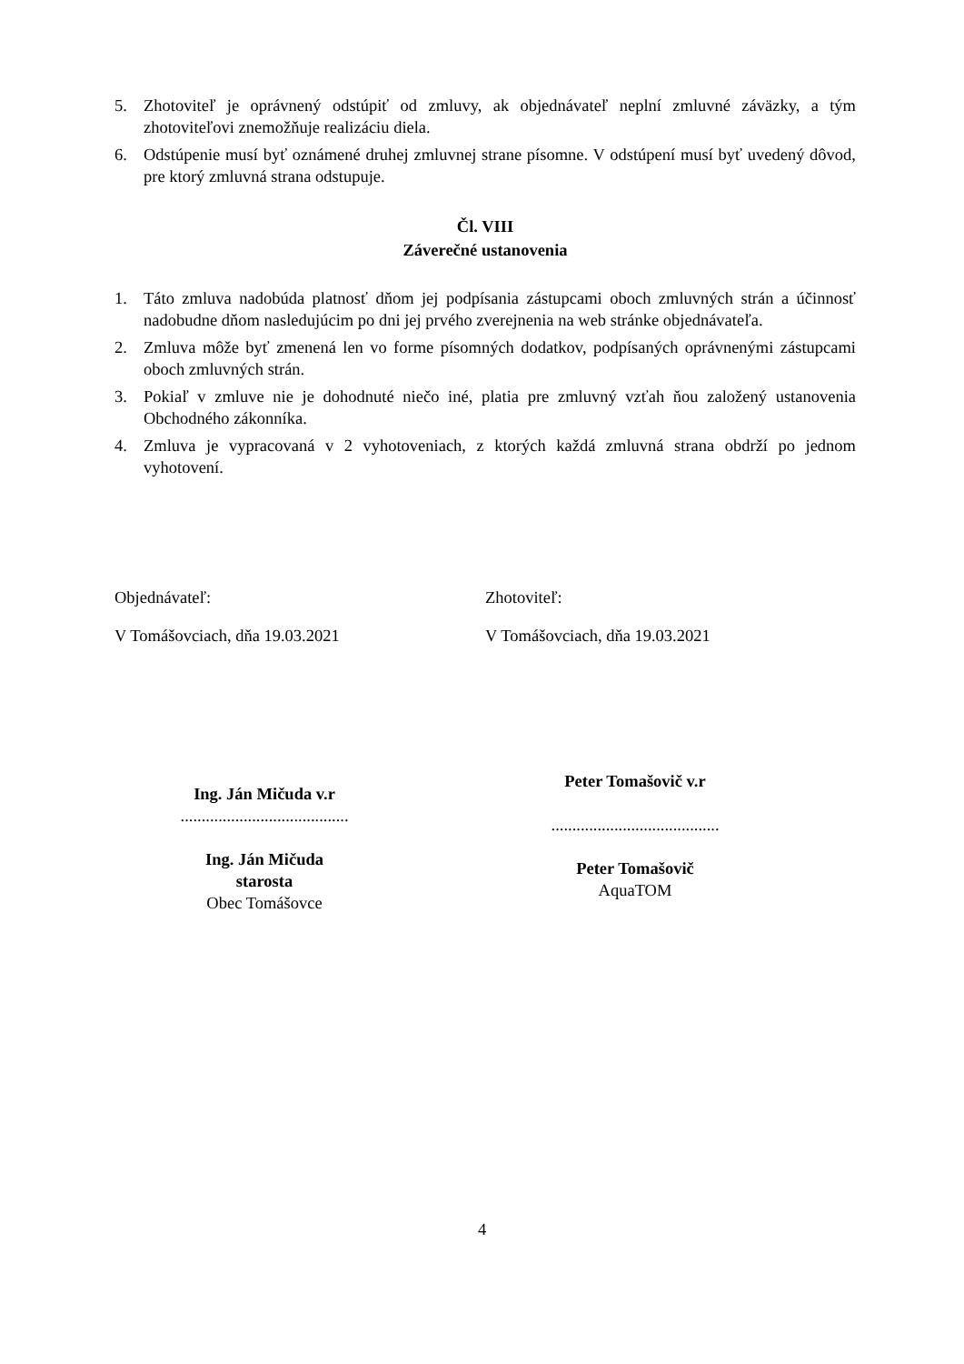5. Zhotoviteľ je oprávnený odstúpiť od zmluvy, ak objednávateľ neplní zmluvné záväzky, a tým zhotoviteľovi znemožňuje realizáciu diela.
6. Odstúpenie musí byť oznámené druhej zmluvnej strane písomne. V odstúpení musí byť uvedený dôvod, pre ktorý zmluvná strana odstupuje.
Čl. VIII
Záverečné ustanovenia
1. Táto zmluva nadobúda platnosť dňom jej podpísania zástupcami oboch zmluvných strán a účinnosť nadobudne dňom nasledujúcim po dni jej prvého zverejnenia na web stránke objednávateľa.
2. Zmluva môže byť zmenená len vo forme písomných dodatkov, podpísaných oprávnenými zástupcami oboch zmluvných strán.
3. Pokiaľ v zmluve nie je dohodnuté niečo iné, platia pre zmluvný vzťah ňou založený ustanovenia Obchodného zákonníka.
4. Zmluva je vypracovaná v 2 vyhotoveniach, z ktorých každá zmluvná strana obdrží po jednom vyhotovení.
Objednávateľ:
V Tomášovciach, dňa 19.03.2021
Ing. Ján Mičuda v.r
........................................
Ing. Ján Mičuda
starosta
Obec Tomášovce
Zhotoviteľ:
V Tomášovciach, dňa 19.03.2021
Peter Tomašovič v.r
........................................
Peter Tomašovič
AquaTOM
4